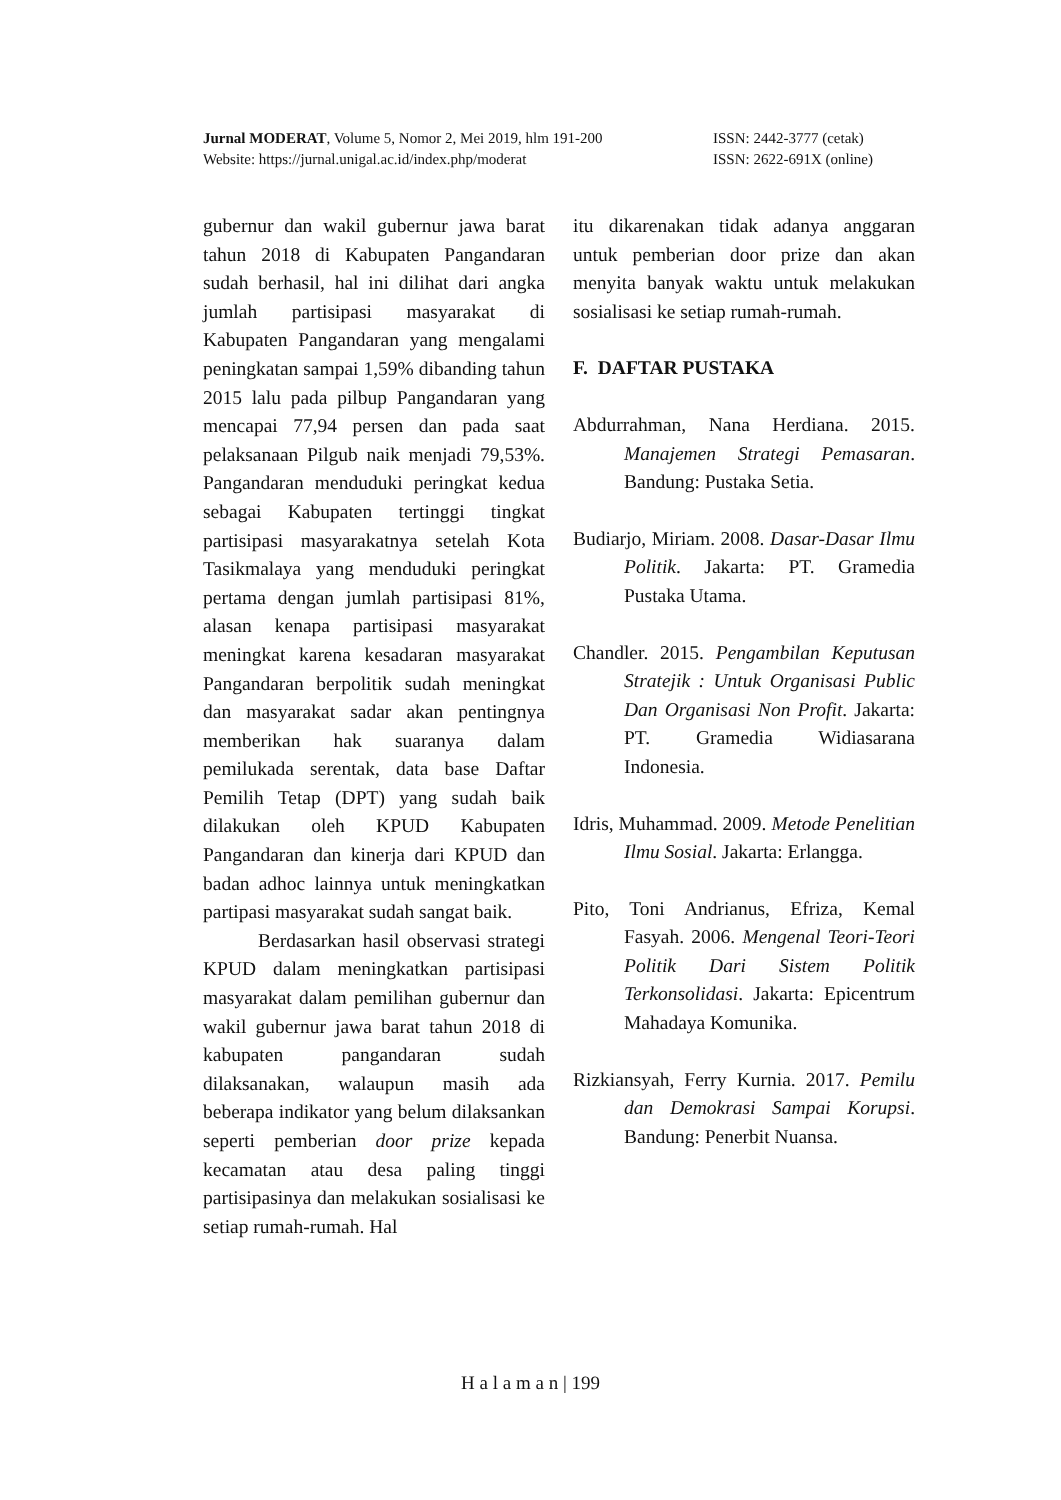Jurnal MODERAT, Volume 5, Nomor 2, Mei 2019, hlm 191-200 ISSN: 2442-3777 (cetak)
Website: https://jurnal.unigal.ac.id/index.php/moderat ISSN: 2622-691X (online)
gubernur dan wakil gubernur jawa barat tahun 2018 di Kabupaten Pangandaran sudah berhasil, hal ini dilihat dari angka jumlah partisipasi masyarakat di Kabupaten Pangandaran yang mengalami peningkatan sampai 1,59% dibanding tahun 2015 lalu pada pilbup Pangandaran yang mencapai 77,94 persen dan pada saat pelaksanaan Pilgub naik menjadi 79,53%. Pangandaran menduduki peringkat kedua sebagai Kabupaten tertinggi tingkat partisipasi masyarakatnya setelah Kota Tasikmalaya yang menduduki peringkat pertama dengan jumlah partisipasi 81%, alasan kenapa partisipasi masyarakat meningkat karena kesadaran masyarakat Pangandaran berpolitik sudah meningkat dan masyarakat sadar akan pentingnya memberikan hak suaranya dalam pemilukada serentak, data base Daftar Pemilih Tetap (DPT) yang sudah baik dilakukan oleh KPUD Kabupaten Pangandaran dan kinerja dari KPUD dan badan adhoc lainnya untuk meningkatkan partipasi masyarakat sudah sangat baik.
Berdasarkan hasil observasi strategi KPUD dalam meningkatkan partisipasi masyarakat dalam pemilihan gubernur dan wakil gubernur jawa barat tahun 2018 di kabupaten pangandaran sudah dilaksanakan, walaupun masih ada beberapa indikator yang belum dilaksankan seperti pemberian door prize kepada kecamatan atau desa paling tinggi partisipasinya dan melakukan sosialisasi ke setiap rumah-rumah. Hal
itu dikarenakan tidak adanya anggaran untuk pemberian door prize dan akan menyita banyak waktu untuk melakukan sosialisasi ke setiap rumah-rumah.
F. DAFTAR PUSTAKA
Abdurrahman, Nana Herdiana. 2015. Manajemen Strategi Pemasaran. Bandung: Pustaka Setia.
Budiarjo, Miriam. 2008. Dasar-Dasar Ilmu Politik. Jakarta: PT. Gramedia Pustaka Utama.
Chandler. 2015. Pengambilan Keputusan Stratejik : Untuk Organisasi Public Dan Organisasi Non Profit. Jakarta: PT. Gramedia Widiasarana Indonesia.
Idris, Muhammad. 2009. Metode Penelitian Ilmu Sosial. Jakarta: Erlangga.
Pito, Toni Andrianus, Efriza, Kemal Fasyah. 2006. Mengenal Teori-Teori Politik Dari Sistem Politik Terkonsolidasi. Jakarta: Epicentrum Mahadaya Komunika.
Rizkiansyah, Ferry Kurnia. 2017. Pemilu dan Demokrasi Sampai Korupsi. Bandung: Penerbit Nuansa.
H a l a m a n | 199